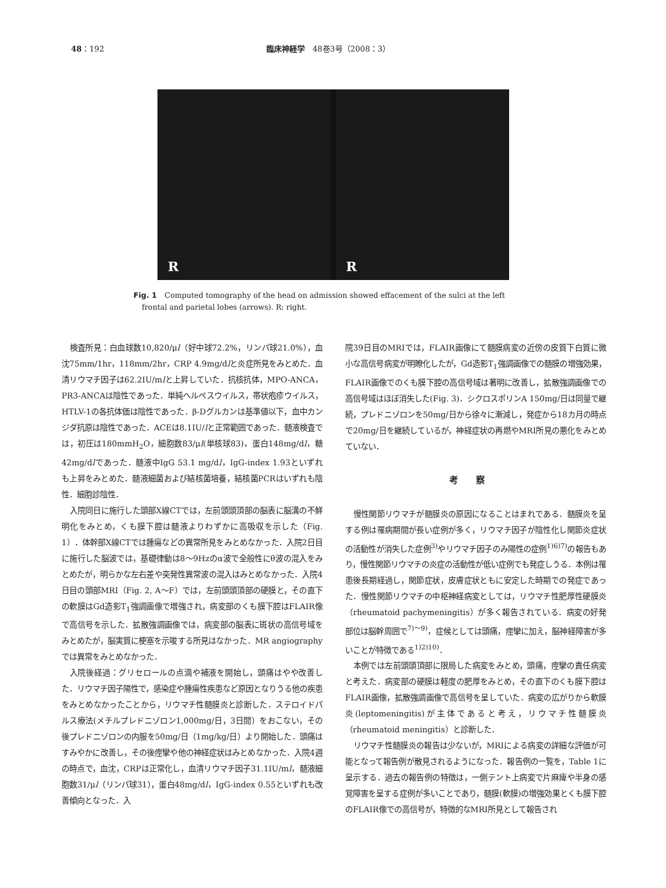48：192 臨床神経学　48巻3号（2008：3）
R
R
Fig. 1　Computed tomography of the head on admission showed effacement of the sulci at the left frontal and parietal lobes (arrows). R: right.
検査所見：白血球数10,820/μl（好中球72.2%，リンパ球21.0%），血沈75mm/1hr，118mm/2hr，CRP 4.9mg/dlと炎症所見をみとめた．血清リウマチ因子は62.2IU/mlと上昇していた．抗核抗体，MPO-ANCA，PR3-ANCAは陰性であった．単純ヘルペスウイルス，帯状疱疹ウイルス，HTLV-1の各抗体価は陰性であった．β-Dグルカンは基準値以下，血中カンジダ抗原は陰性であった．ACEは8.1IU/lと正常範囲であった．髄液検査では，初圧は180mmH<sub>2</sub>O，細胞数83/μl(単核球83)，蛋白148mg/dl，糖42mg/dlであった．髄液中IgG 53.1 mg/dl，IgG-index 1.93といずれも上昇をみとめた．髄液細菌および結核菌培養，結核菌PCRはいずれも陰性．細胞診陰性．
入院同日に施行した頭部X線CTでは，左前頭頭頂部の脳表に脳溝の不鮮明化をみとめ，くも膜下腔は髄液よりわずかに高吸収を示した（Fig. 1）．体幹部X線CTでは腫瘍などの異常所見をみとめなかった．入院2日目に施行した脳波では，基礎律動は8〜9Hzのα波で全般性にθ波の混入をみとめたが，明らかな左右差や突発性異常波の混入はみとめなかった．入院4日目の頭部MRI（Fig. 2, A〜F）では，左前頭頭頂部の硬膜と，その直下の軟膜はGd造影T<sub>1</sub>強調画像で増強され，病変部のくも膜下腔はFLAIR像で高信号を示した．拡散強調画像では，病変部の脳表に斑状の高信号域をみとめたが，脳実質に梗塞を示唆する所見はなかった．MR angiographyでは異常をみとめなかった．
入院後経過：グリセロールの点滴や補液を開始し，頭痛はやや改善した．リウマチ因子陽性で，感染症や腫瘍性疾患など原因となりうる他の疾患をみとめなかったことから，リウマチ性髄膜炎と診断した．ステロイドパルス療法(メチルプレドニゾロン1,000mg/日，3日間）をおこない，その後プレドニゾロンの内服を50mg/日（1mg/kg/日）より開始した．頭痛はすみやかに改善し，その後痙攣や他の神経症状はみとめなかった．入院4週の時点で，血沈，CRPは正常化し，血清リウマチ因子31.1IU/ml，髄液細胞数31/μl（リンパ球31），蛋白48mg/dl，IgG-index 0.55といずれも改善傾向となった．入
院39日目のMRIでは，FLAIR画像にて髄膜病変の近傍の皮質下白質に微小な高信号病変が明瞭化したが，Gd造影T<sub>1</sub>強調画像での髄膜の増強効果，FLAIR画像でのくも膜下腔の高信号域は著明に改善し，拡散強調画像での高信号域はほぼ消失した(Fig. 3)．シクロスポリンA 150mg/日は同量で継続，プレドニゾロンを50mg/日から徐々に漸減し，発症から18カ月の時点で20mg/日を継続しているが，神経症状の再燃やMRI所見の悪化をみとめていない．
考察
慢性関節リウマチが髄膜炎の原因になることはまれである．髄膜炎を呈する例は罹病期間が長い症例が多く，リウマチ因子が陰性化し関節炎症状の活動性が消失した症例<sup>3)</sup>やリウマチ因子のみ陽性の症例<sup>1)6)7)</sup>の報告もあり，慢性関節リウマチの炎症の活動性が低い症例でも発症しうる．本例は罹患後長期経過し，関節症状，皮膚症状ともに安定した時期での発症であった．慢性関節リウマチの中枢神経病変としては，リウマチ性肥厚性硬膜炎（rheumatoid pachymeningitis）が多く報告されている．病変の好発部位は脳幹周囲で<sup>7)〜9)</sup>，症候としては頭痛，痙攣に加え，脳神経障害が多いことが特徴である<sup>1)2)10)</sup>．
本例では左前頭頭頂部に限局した病変をみとめ，頭痛，痙攣の責任病変と考えた．病変部の硬膜は軽度の肥厚をみとめ，その直下のくも膜下腔はFLAIR画像，拡散強調画像で高信号を呈していた．病変の広がりから軟膜炎(leptomeningitis)が主体であると考え，リウマチ性髄膜炎（rheumatoid meningitis）と診断した．
リウマチ性髄膜炎の報告は少ないが，MRIによる病変の詳細な評価が可能となって報告例が散見されるようになった．報告例の一覧を，Table 1に呈示する．過去の報告例の特徴は，一側テント上病変で片麻痺や半身の感覚障害を呈する症例が多いことであり，髄膜(軟膜)の増強効果とくも膜下腔のFLAIR像での高信号が，特徴的なMRI所見として報告され